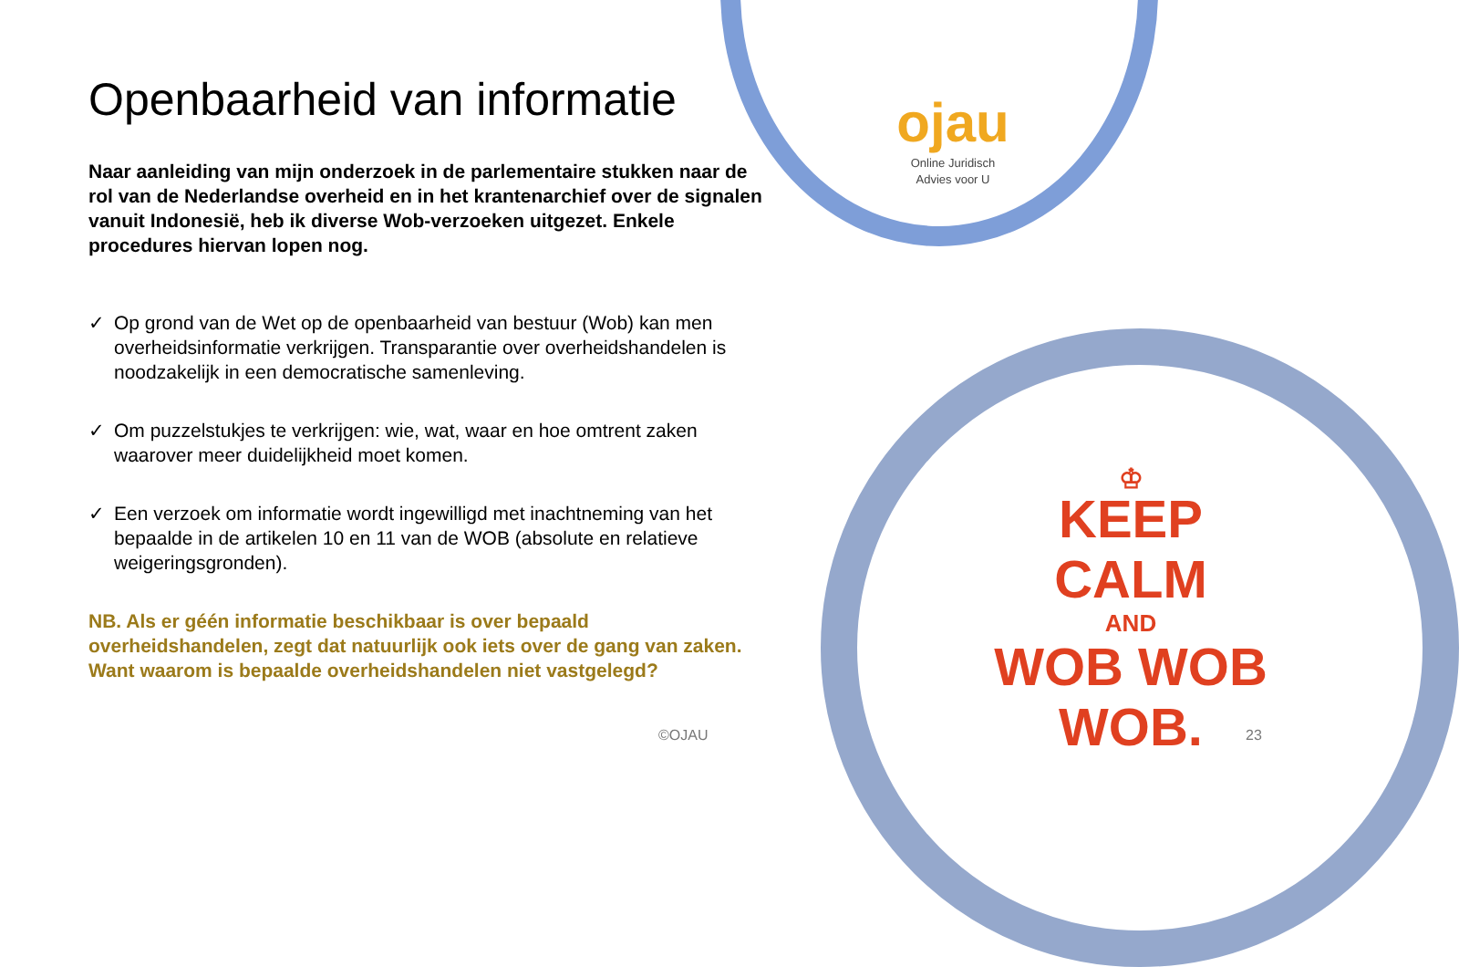Openbaarheid van informatie
Naar aanleiding van mijn onderzoek in de parlementaire stukken naar de rol van de Nederlandse overheid en in het krantenarchief over de signalen vanuit Indonesië, heb ik diverse Wob-verzoeken uitgezet. Enkele procedures hiervan lopen nog.
✓ Op grond van de Wet op de openbaarheid van bestuur (Wob) kan men overheidsinformatie verkrijgen. Transparantie over overheidshandelen is noodzakelijk in een democratische samenleving.
✓ Om puzzelstukjes te verkrijgen: wie, wat, waar en hoe omtrent zaken waarover meer duidelijkheid moet komen.
✓ Een verzoek om informatie wordt ingewilligd met inachtneming van het bepaalde in de artikelen 10 en 11 van de WOB (absolute en relatieve weigeringsgronden).
NB. Als er géén informatie beschikbaar is over bepaald overheidshandelen, zegt dat natuurlijk ook iets over de gang van zaken. Want waarom is bepaalde overheidshandelen niet vastgelegd?
ojau
Online Juridisch
Advies voor U
♔
KEEP
CALM
AND
WOB WOB
WOB.
©OJAU 23